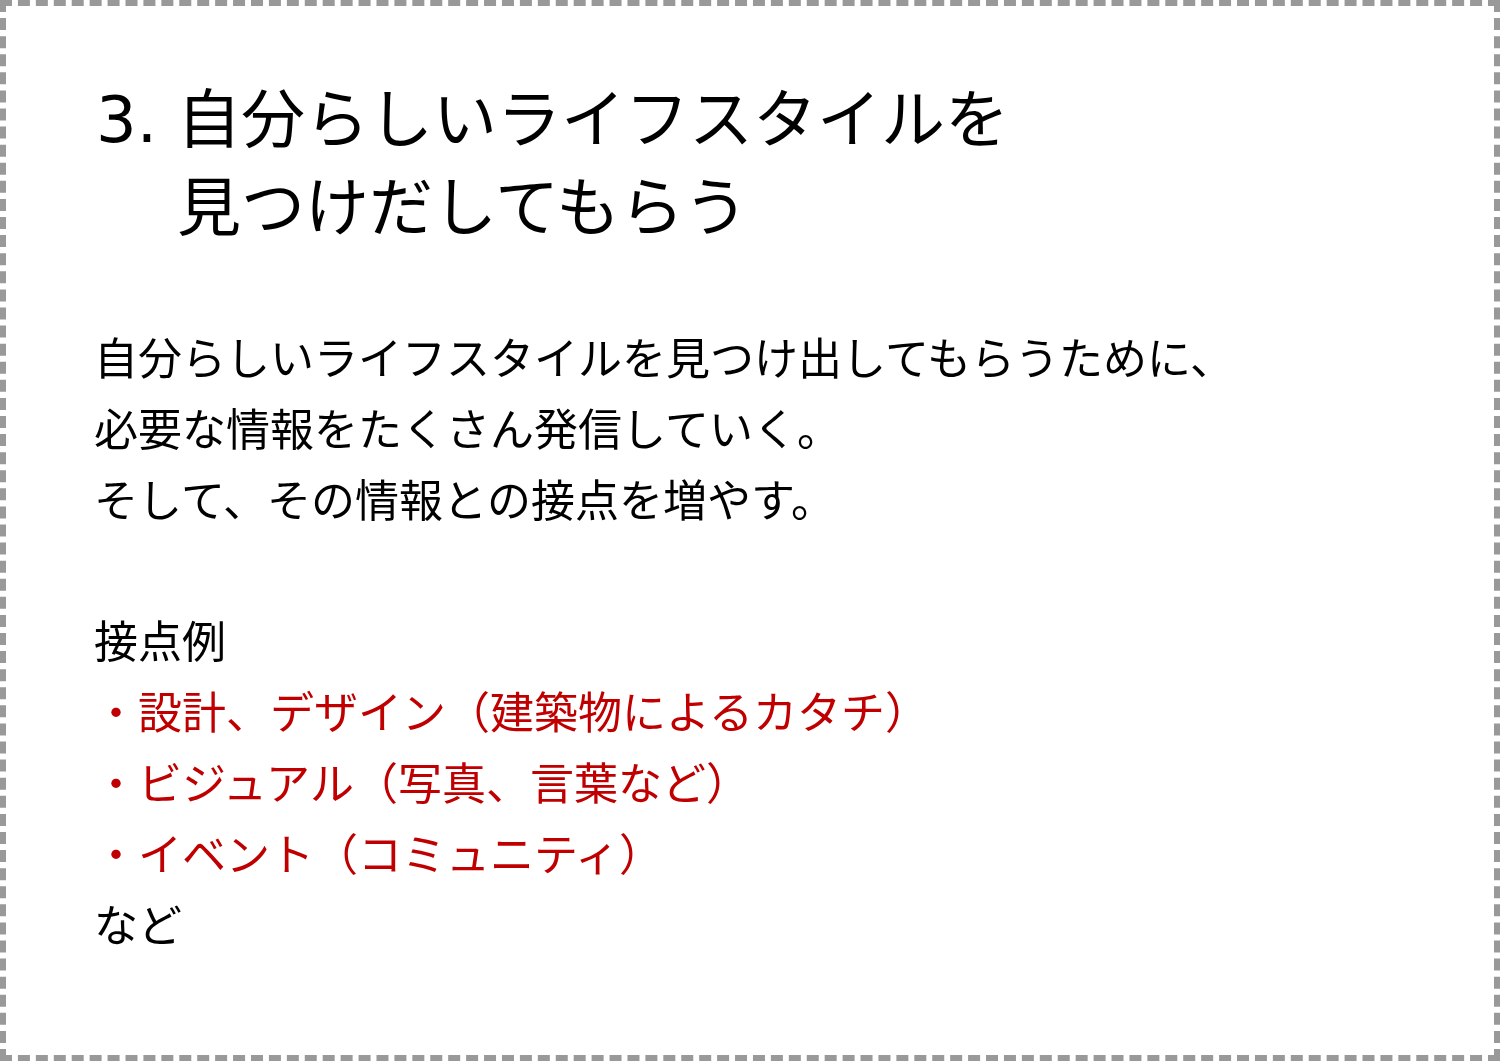3. 自分らしいライフスタイルを
見つけだしてもらう
自分らしいライフスタイルを見つけ出してもらうために、
必要な情報をたくさん発信していく。
そして、その情報との接点を増やす。
接点例
・設計、デザイン（建築物によるカタチ）
・ビジュアル（写真、言葉など）
・イベント（コミュニティ）
など